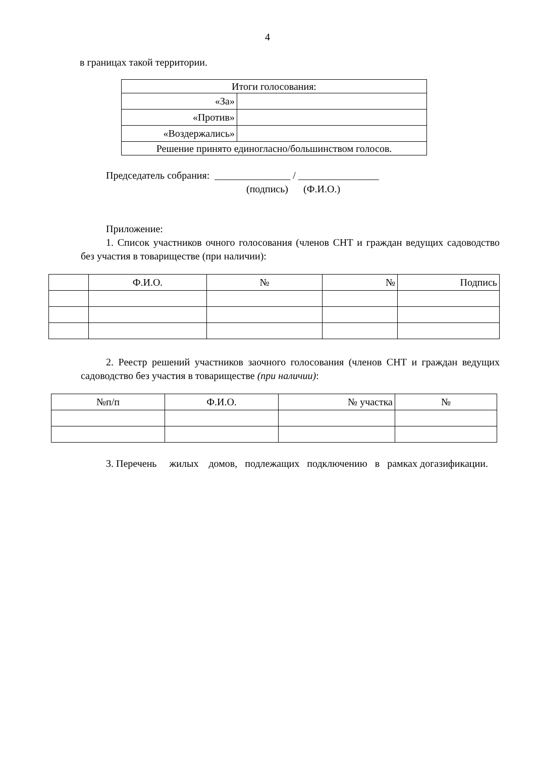4
в границах такой территории.
| Итоги голосования: | |
| «За» | |
| «Против» | |
| «Воздержались» | |
| Решение принято единогласно/большинством голосов. | |
Председатель собрания: _______________ / ________________
(подпись) (Ф.И.О.)
Приложение:
1. Список участников очного голосования (членов СНТ и граждан ведущих садоводство без участия в товариществе (при наличии):
| | Ф.И.О. | № | № | Подпись |
| --- | --- | --- | --- | --- |
2. Реестр решений участников заочного голосования (членов СНТ и граждан ведущих садоводство без участия в товариществе (при наличии):
| №п/п | Ф.И.О. | № участка | № |
| --- | --- | --- | --- |
3. Перечень жилых домов, подлежащих подключению в рамках догазификации.